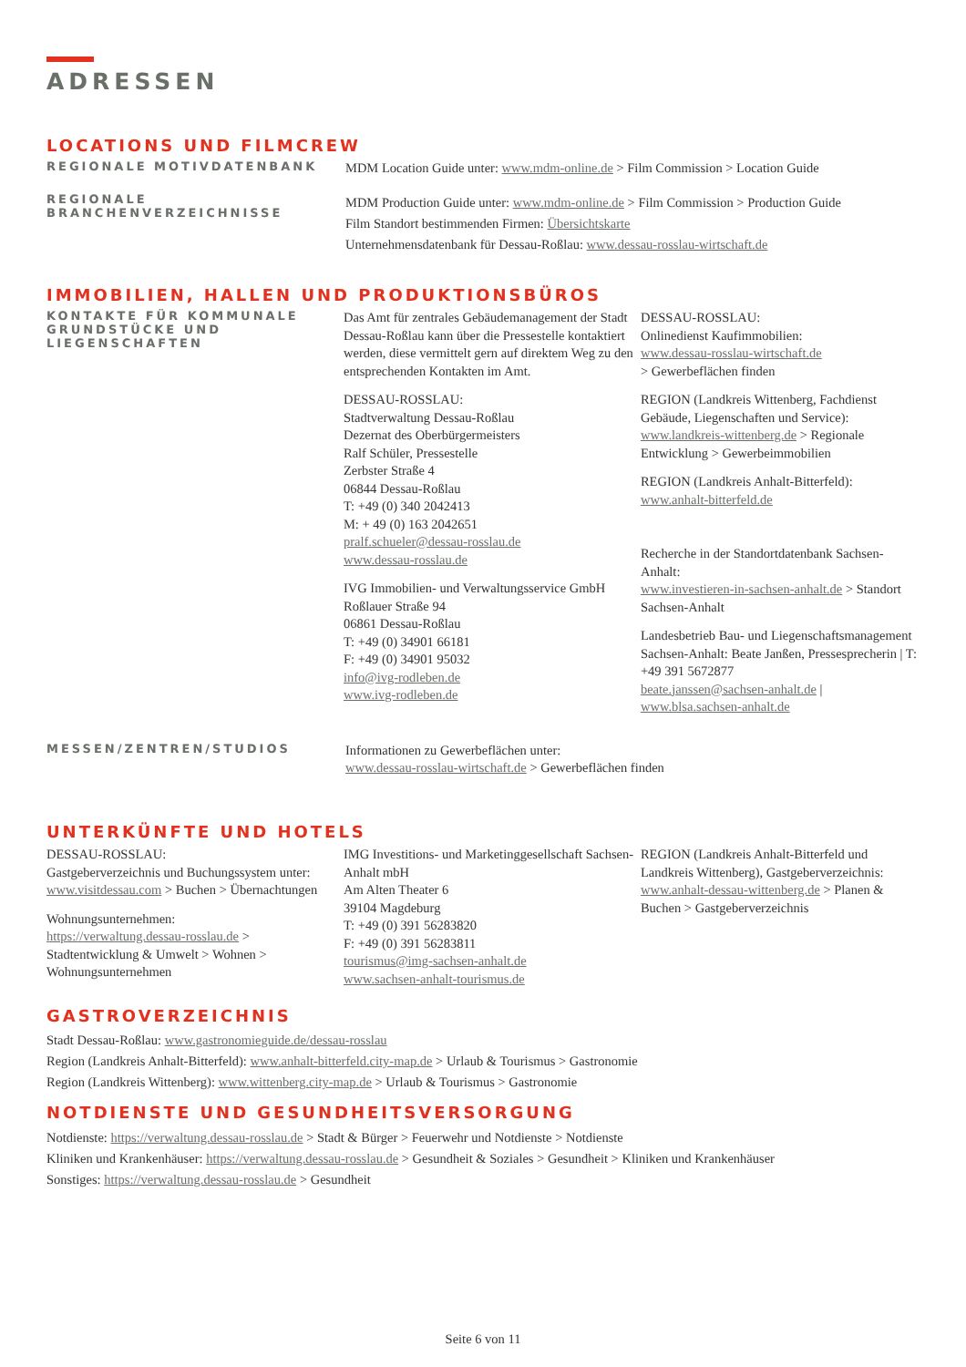ADRESSEN
LOCATIONS UND FILMCREW
REGIONALE MOTIVDATENBANK
MDM Location Guide unter: www.mdm-online.de > Film Commission > Location Guide
REGIONALE BRANCHENVERZEICHNISSE
MDM Production Guide unter: www.mdm-online.de > Film Commission > Production Guide
Film Standort bestimmenden Firmen: Übersichtskarte
Unternehmensdatenbank für Dessau-Roßlau: www.dessau-rosslau-wirtschaft.de
IMMOBILIEN, HALLEN UND PRODUKTIONSBÜROS
KONTAKTE FÜR KOMMUNALE GRUNDSTÜCKE UND LIEGENSCHAFTEN
Das Amt für zentrales Gebäudemanagement der Stadt Dessau-Roßlau kann über die Pressestelle kontaktiert werden, diese vermittelt gern auf direktem Weg zu den entsprechenden Kontakten im Amt.
DESSAU-ROSSLAU:
Stadtverwaltung Dessau-Roßlau
Dezernat des Oberbürgermeisters
Ralf Schüler, Pressestelle
Zerbster Straße 4
06844 Dessau-Roßlau
T: +49 (0) 340 2042413
M: + 49 (0) 163 2042651
pralf.schueler@dessau-rosslau.de
www.dessau-rosslau.de
IVG Immobilien- und Verwaltungsservice GmbH
Roßlauer Straße 94
06861 Dessau-Roßlau
T: +49 (0) 34901 66181
F: +49 (0) 34901 95032
info@ivg-rodleben.de
www.ivg-rodleben.de
DESSAU-ROSSLAU:
Onlinedienst Kaufimmobilien:
www.dessau-rosslau-wirtschaft.de
> Gewerbeflächen finden
REGION (Landkreis Wittenberg, Fachdienst Gebäude, Liegenschaften und Service): www.landkreis-wittenberg.de > Regionale Entwicklung > Gewerbeimmobilien
REGION (Landkreis Anhalt-Bitterfeld):
www.anhalt-bitterfeld.de
Recherche in der Standortdatenbank Sachsen-Anhalt:
www.investieren-in-sachsen-anhalt.de > Standort Sachsen-Anhalt
Landesbetrieb Bau- und Liegenschaftsmanagement Sachsen-Anhalt: Beate Janßen, Pressesprecherin | T: +49 391 5672877
beate.janssen@sachsen-anhalt.de |
www.blsa.sachsen-anhalt.de
MESSEN/ZENTREN/STUDIOS
Informationen zu Gewerbeflächen unter:
www.dessau-rosslau-wirtschaft.de > Gewerbeflächen finden
UNTERKÜNFTE UND HOTELS
DESSAU-ROSSLAU:
Gastgeberverzeichnis und Buchungssystem unter: www.visitdessau.com > Buchen > Übernachtungen
Wohnungsunternehmen:
https://verwaltung.dessau-rosslau.de > Stadtentwicklung & Umwelt > Wohnen > Wohnungsunternehmen
IMG Investitions- und Marketinggesellschaft Sachsen-Anhalt mbH
Am Alten Theater 6
39104 Magdeburg
T: +49 (0) 391 56283820
F: +49 (0) 391 56283811
tourismus@img-sachsen-anhalt.de
www.sachsen-anhalt-tourismus.de
REGION (Landkreis Anhalt-Bitterfeld und Landkreis Wittenberg), Gastgeberverzeichnis: www.anhalt-dessau-wittenberg.de > Planen & Buchen > Gastgeberverzeichnis
GASTROVERZEICHNIS
Stadt Dessau-Roßlau: www.gastronomieguide.de/dessau-rosslau
Region (Landkreis Anhalt-Bitterfeld): www.anhalt-bitterfeld.city-map.de > Urlaub & Tourismus > Gastronomie
Region (Landkreis Wittenberg): www.wittenberg.city-map.de > Urlaub & Tourismus > Gastronomie
NOTDIENSTE UND GESUNDHEITSVERSORGUNG
Notdienste: https://verwaltung.dessau-rosslau.de > Stadt & Bürger > Feuerwehr und Notdienste > Notdienste
Kliniken und Krankenhäuser: https://verwaltung.dessau-rosslau.de > Gesundheit & Soziales > Gesundheit > Kliniken und Krankenhäuser
Sonstiges: https://verwaltung.dessau-rosslau.de > Gesundheit
Seite 6 von 11